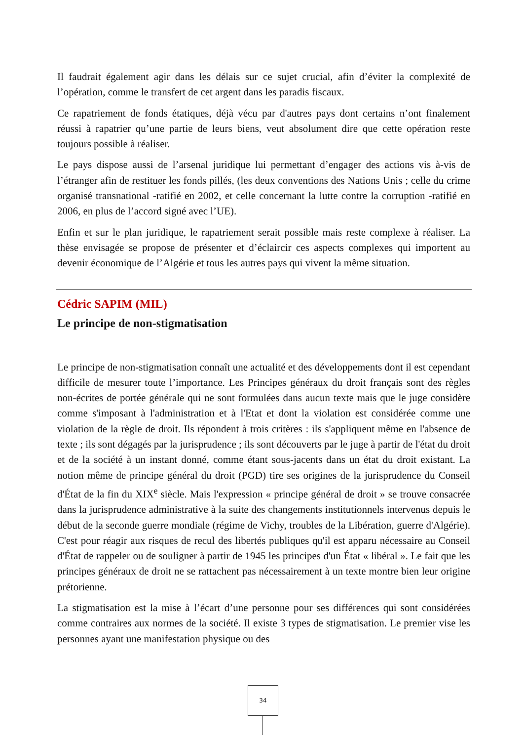Il faudrait également agir dans les délais sur ce sujet crucial, afin d’éviter la complexité de l’opération, comme le transfert de cet argent dans les paradis fiscaux.
Ce rapatriement de fonds étatiques, déjà vécu par d'autres pays dont certains n’ont finalement réussi à rapatrier qu’une partie de leurs biens, veut absolument dire que cette opération reste toujours possible à réaliser.
Le pays dispose aussi de l’arsenal juridique lui permettant d’engager des actions vis à-vis de l’étranger afin de restituer les fonds pillés, (les deux conventions des Nations Unis ; celle du crime organisé transnational -ratifié en 2002, et celle concernant la lutte contre la corruption -ratifié en 2006, en plus de l’accord signé avec l’UE).
Enfin et sur le plan juridique, le rapatriement serait possible mais reste complexe à réaliser. La thèse envisagée se propose de présenter et d’éclaircir ces aspects complexes qui importent au devenir économique de l’Algérie et tous les autres pays qui vivent la même situation.
Cédric SAPIM (MIL)
Le principe de non-stigmatisation
Le principe de non-stigmatisation connaît une actualité et des développements dont il est cependant difficile de mesurer toute l’importance. Les Principes généraux du droit français sont des règles non-écrites de portée générale qui ne sont formulées dans aucun texte mais que le juge considère comme s'imposant à l'administration et à l'Etat et dont la violation est considérée comme une violation de la règle de droit. Ils répondent à trois critères : ils s'appliquent même en l'absence de texte ; ils sont dégagés par la jurisprudence ; ils sont découverts par le juge à partir de l'état du droit et de la société à un instant donné, comme étant sous-jacents dans un état du droit existant. La notion même de principe général du droit (PGD) tire ses origines de la jurisprudence du Conseil d'État de la fin du XIX<sup>e</sup> siècle. Mais l'expression « principe général de droit » se trouve consacrée dans la jurisprudence administrative à la suite des changements institutionnels intervenus depuis le début de la seconde guerre mondiale (régime de Vichy, troubles de la Libération, guerre d'Algérie). C'est pour réagir aux risques de recul des libertés publiques qu'il est apparu nécessaire au Conseil d'État de rappeler ou de souligner à partir de 1945 les principes d'un État « libéral ». Le fait que les principes généraux de droit ne se rattachent pas nécessairement à un texte montre bien leur origine prétorienne.
La stigmatisation est la mise à l’écart d’une personne pour ses différences qui sont considérées comme contraires aux normes de la société. Il existe 3 types de stigmatisation. Le premier vise les personnes ayant une manifestation physique ou des
34